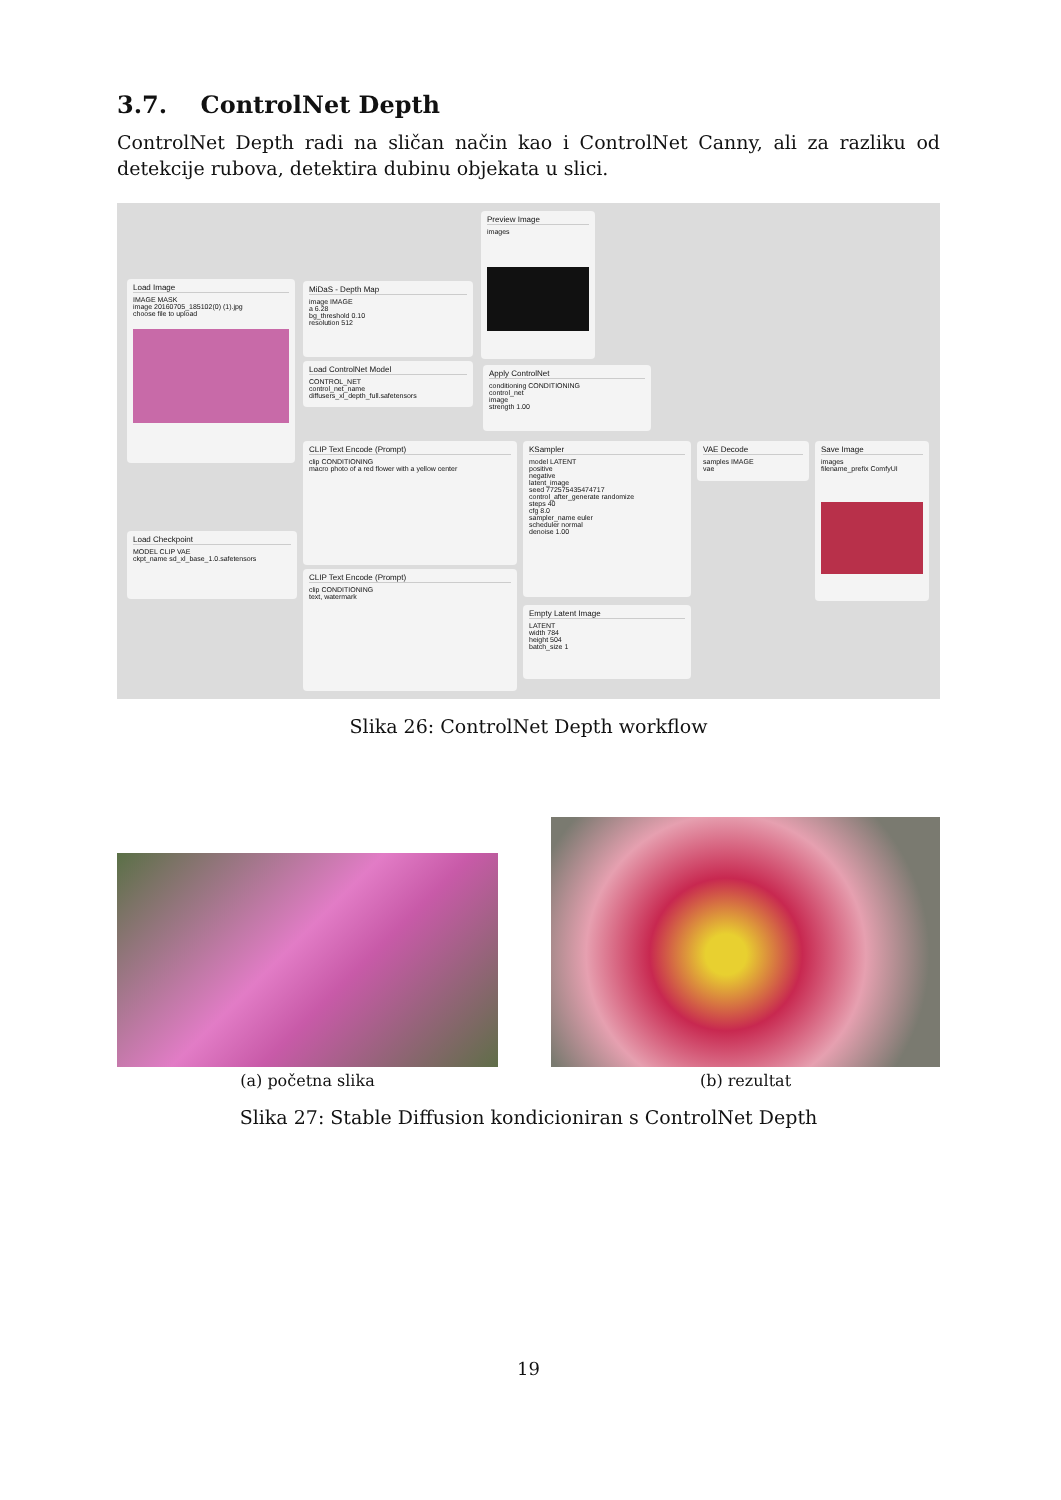3.7. ControlNet Depth
ControlNet Depth radi na sličan način kao i ControlNet Canny, ali za razliku od detekcije rubova, detektira dubinu objekata u slici.
Preview Image
images
Load Image
IMAGE MASK
image 20160705_185102(0) (1).jpg
choose file to upload
MiDaS - Depth Map
image IMAGE
a 6.28
bg_threshold 0.10
resolution 512
Load ControlNet Model
CONTROL_NET
control_net_name diffusers_xl_depth_full.safetensors
Apply ControlNet
conditioning CONDITIONING
control_net
image
strength 1.00
CLIP Text Encode (Prompt)
clip CONDITIONING
macro photo of a red flower with a yellow center
CLIP Text Encode (Prompt)
clip CONDITIONING
text, watermark
Load Checkpoint
MODEL CLIP VAE
ckpt_name sd_xl_base_1.0.safetensors
KSampler
model LATENT
positive
negative
latent_image
seed 772575435474717
control_after_generate randomize
steps 40
cfg 8.0
sampler_name euler
scheduler normal
denoise 1.00
VAE Decode
samples IMAGE
vae
Save Image
images
filename_prefix ComfyUI
Empty Latent Image
LATENT
width 784
height 504
batch_size 1
Slika 26: ControlNet Depth workflow
(a) početna slika
(b) rezultat
Slika 27: Stable Diffusion kondicioniran s ControlNet Depth
19